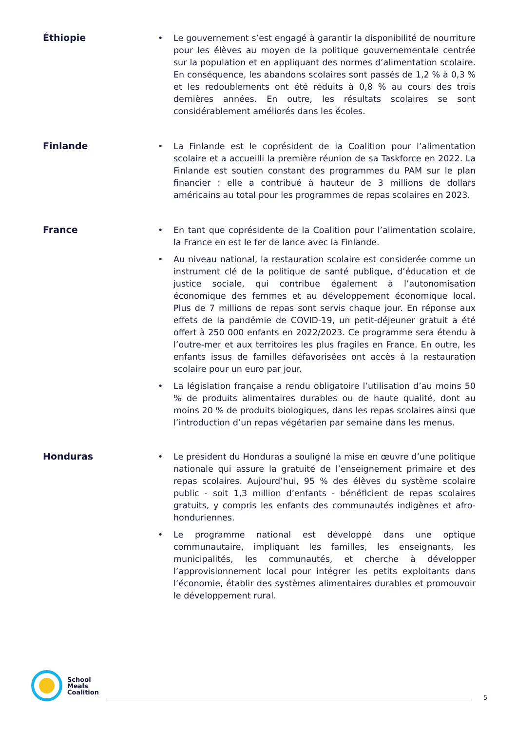Éthiopie
• Le gouvernement s’est engagé à garantir la disponibilité de nourriture pour les élèves au moyen de la politique gouvernementale centrée sur la population et en appliquant des normes d’alimentation scolaire. En conséquence, les abandons scolaires sont passés de 1,2 % à 0,3 % et les redoublements ont été réduits à 0,8 % au cours des trois dernières années. En outre, les résultats scolaires se sont considérablement améliorés dans les écoles.
Finlande
• La Finlande est le coprésident de la Coalition pour l’alimentation scolaire et a accueilli la première réunion de sa Taskforce en 2022. La Finlande est soutien constant des programmes du PAM sur le plan financier : elle a contribué à hauteur de 3 millions de dollars américains au total pour les programmes de repas scolaires en 2023.
France
• En tant que coprésidente de la Coalition pour l’alimentation scolaire, la France en est le fer de lance avec la Finlande.
• Au niveau national, la restauration scolaire est considerée comme un instrument clé de la politique de santé publique, d’éducation et de justice sociale, qui contribue également à l’autonomisation économique des femmes et au développement économique local. Plus de 7 millions de repas sont servis chaque jour. En réponse aux effets de la pandémie de COVID-19, un petit-déjeuner gratuit a été offert à 250 000 enfants en 2022/2023. Ce programme sera étendu à l’outre-mer et aux territoires les plus fragiles en France. En outre, les enfants issus de familles défavorisées ont accès à la restauration scolaire pour un euro par jour.
• La législation française a rendu obligatoire l’utilisation d’au moins 50 % de produits alimentaires durables ou de haute qualité, dont au moins 20 % de produits biologiques, dans les repas scolaires ainsi que l’introduction d’un repas végétarien par semaine dans les menus.
Honduras
• Le président du Honduras a souligné la mise en œuvre d’une politique nationale qui assure la gratuité de l’enseignement primaire et des repas scolaires. Aujourd’hui, 95 % des élèves du système scolaire public - soit 1,3 million d’enfants - bénéficient de repas scolaires gratuits, y compris les enfants des communautés indigènes et afro-honduriennes.
• Le programme national est développé dans une optique communautaire, impliquant les familles, les enseignants, les municipalités, les communautés, et cherche à développer l’approvisionnement local pour intégrer les petits exploitants dans l’économie, établir des systèmes alimentaires durables et promouvoir le développement rural.
School
Meals
Coalition
5